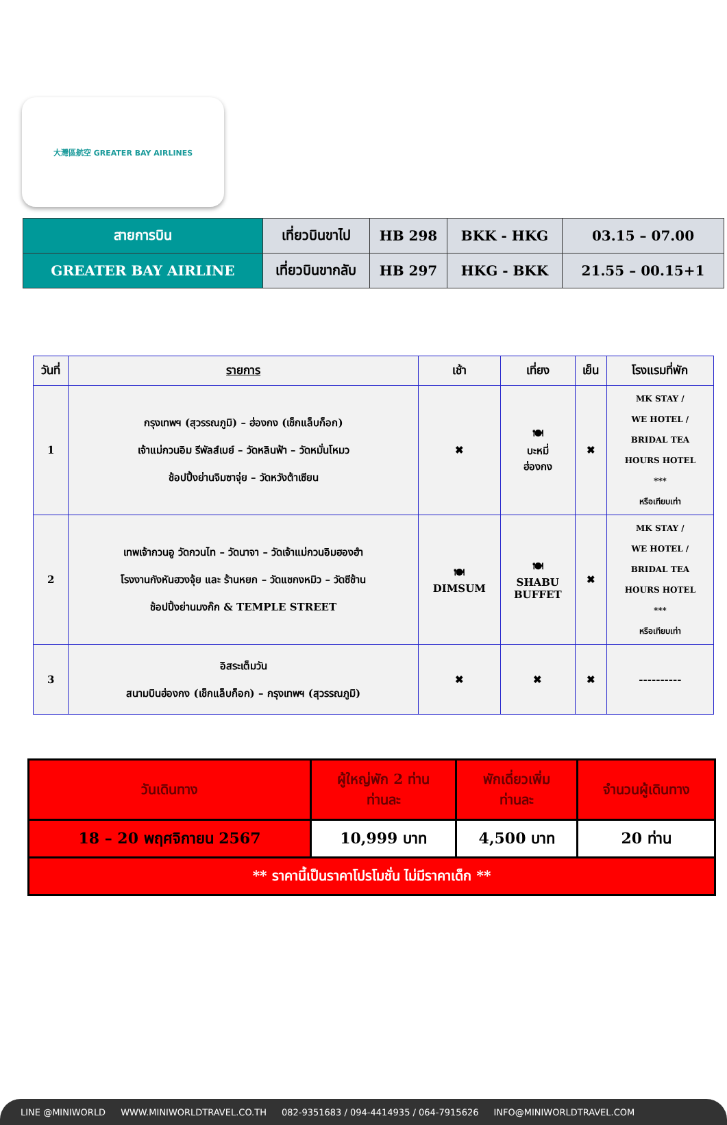大灣區航空 GREATER BAY AIRLINES
| สายการบิน | เที่ยวบินขาไป | HB 298 | BKK - HKG | 03.15 – 07.00 |
| GREATER BAY AIRLINE | เที่ยวบินขากลับ | HB 297 | HKG - BKK | 21.55 – 00.15+1 |
| วันที่ | รายการ | เช้า | เที่ยง | เย็น | โรงแรมที่พัก |
| --- | --- | --- | --- | --- | --- |
| 1 | กรุงเทพฯ (สุวรรณภูมิ) – ฮ่องกง (เช็กแล็บก็อก) เจ้าแม่กวนอิม รีพัลส์เบย์ – วัดหลินฟ้า – วัดหมั่นโหมว ช้อปปิ้งย่านจิมซาจุ่ย – วัดหวังต้าเซียน | ✖ | 🍽 บะหมี่ ฮ่องกง | ✖ | MK STAY / WE HOTEL / BRIDAL TEA HOURS HOTEL *** หรือเทียบเท่า |
| 2 | เทพเจ้ากวนอู วัดกวนไท – วัดนาจา – วัดเจ้าแม่กวนอิมฮองฮำ โรงงานกังหันฮวงจุ้ย และ ร้านหยก – วัดแชกงหมิว – วัดซีช้าน ช้อปปิ้งย่านมงก๊ก & TEMPLE STREET | 🍽 DIMSUM | 🍽 SHABU BUFFET | ✖ | MK STAY / WE HOTEL / BRIDAL TEA HOURS HOTEL *** หรือเทียบเท่า |
| 3 | อิสระเต็มวัน สนามบินฮ่องกง (เช็กแล็บก็อก) – กรุงเทพฯ (สุวรรณภูมิ) | ✖ | ✖ | ✖ | ---------- |
| วันเดินทาง | ผู้ใหญ่พัก 2 ท่าน ท่านละ | พักเดี่ยวเพิ่ม ท่านละ | จำนวนผู้เดินทาง |
| 18 – 20 พฤศจิกายน 2567 | 10,999 บาท | 4,500 บาท | 20 ท่าน |
| ** ราคานี้เป็นราคาโปรโมชั่น ไม่มีราคาเด็ก ** | | | |
LINE @MINIWORLD WWW.MINIWORLDTRAVEL.CO.TH 082-9351683 / 094-4414935 / 064-7915626 INFO@MINIWORLDTRAVEL.COM